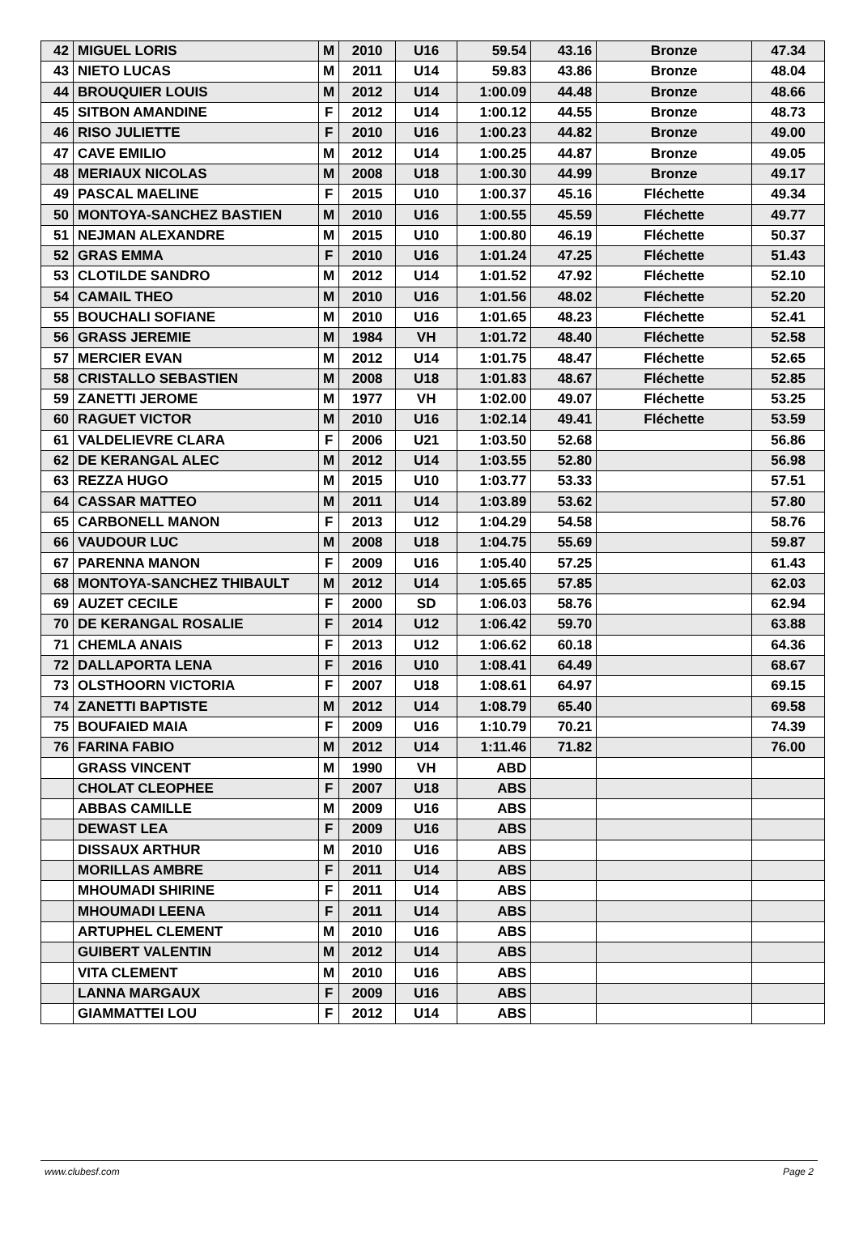| 42 | MIGUEL LORIS | M | 2010 | U16 | 59.54 | 43.16 | Bronze | 47.34 |
| 43 | NIETO LUCAS | M | 2011 | U14 | 59.83 | 43.86 | Bronze | 48.04 |
| 44 | BROUQUIER LOUIS | M | 2012 | U14 | 1:00.09 | 44.48 | Bronze | 48.66 |
| 45 | SITBON AMANDINE | F | 2012 | U14 | 1:00.12 | 44.55 | Bronze | 48.73 |
| 46 | RISO JULIETTE | F | 2010 | U16 | 1:00.23 | 44.82 | Bronze | 49.00 |
| 47 | CAVE EMILIO | M | 2012 | U14 | 1:00.25 | 44.87 | Bronze | 49.05 |
| 48 | MERIAUX NICOLAS | M | 2008 | U18 | 1:00.30 | 44.99 | Bronze | 49.17 |
| 49 | PASCAL MAELINE | F | 2015 | U10 | 1:00.37 | 45.16 | Fléchette | 49.34 |
| 50 | MONTOYA-SANCHEZ BASTIEN | M | 2010 | U16 | 1:00.55 | 45.59 | Fléchette | 49.77 |
| 51 | NEJMAN ALEXANDRE | M | 2015 | U10 | 1:00.80 | 46.19 | Fléchette | 50.37 |
| 52 | GRAS EMMA | F | 2010 | U16 | 1:01.24 | 47.25 | Fléchette | 51.43 |
| 53 | CLOTILDE SANDRO | M | 2012 | U14 | 1:01.52 | 47.92 | Fléchette | 52.10 |
| 54 | CAMAIL THEO | M | 2010 | U16 | 1:01.56 | 48.02 | Fléchette | 52.20 |
| 55 | BOUCHALI SOFIANE | M | 2010 | U16 | 1:01.65 | 48.23 | Fléchette | 52.41 |
| 56 | GRASS JEREMIE | M | 1984 | VH | 1:01.72 | 48.40 | Fléchette | 52.58 |
| 57 | MERCIER EVAN | M | 2012 | U14 | 1:01.75 | 48.47 | Fléchette | 52.65 |
| 58 | CRISTALLO SEBASTIEN | M | 2008 | U18 | 1:01.83 | 48.67 | Fléchette | 52.85 |
| 59 | ZANETTI JEROME | M | 1977 | VH | 1:02.00 | 49.07 | Fléchette | 53.25 |
| 60 | RAGUET VICTOR | M | 2010 | U16 | 1:02.14 | 49.41 | Fléchette | 53.59 |
| 61 | VALDELIEVRE CLARA | F | 2006 | U21 | 1:03.50 | 52.68 | | 56.86 |
| 62 | DE KERANGAL ALEC | M | 2012 | U14 | 1:03.55 | 52.80 | | 56.98 |
| 63 | REZZA HUGO | M | 2015 | U10 | 1:03.77 | 53.33 | | 57.51 |
| 64 | CASSAR MATTEO | M | 2011 | U14 | 1:03.89 | 53.62 | | 57.80 |
| 65 | CARBONELL MANON | F | 2013 | U12 | 1:04.29 | 54.58 | | 58.76 |
| 66 | VAUDOUR LUC | M | 2008 | U18 | 1:04.75 | 55.69 | | 59.87 |
| 67 | PARENNA MANON | F | 2009 | U16 | 1:05.40 | 57.25 | | 61.43 |
| 68 | MONTOYA-SANCHEZ THIBAULT | M | 2012 | U14 | 1:05.65 | 57.85 | | 62.03 |
| 69 | AUZET CECILE | F | 2000 | SD | 1:06.03 | 58.76 | | 62.94 |
| 70 | DE KERANGAL ROSALIE | F | 2014 | U12 | 1:06.42 | 59.70 | | 63.88 |
| 71 | CHEMLA ANAIS | F | 2013 | U12 | 1:06.62 | 60.18 | | 64.36 |
| 72 | DALLAPORTA LENA | F | 2016 | U10 | 1:08.41 | 64.49 | | 68.67 |
| 73 | OLSTHOORN VICTORIA | F | 2007 | U18 | 1:08.61 | 64.97 | | 69.15 |
| 74 | ZANETTI BAPTISTE | M | 2012 | U14 | 1:08.79 | 65.40 | | 69.58 |
| 75 | BOUFAIED MAIA | F | 2009 | U16 | 1:10.79 | 70.21 | | 74.39 |
| 76 | FARINA FABIO | M | 2012 | U14 | 1:11.46 | 71.82 | | 76.00 |
| | GRASS VINCENT | M | 1990 | VH | ABD | | | |
| | CHOLAT CLEOPHEE | F | 2007 | U18 | ABS | | | |
| | ABBAS CAMILLE | M | 2009 | U16 | ABS | | | |
| | DEWAST LEA | F | 2009 | U16 | ABS | | | |
| | DISSAUX ARTHUR | M | 2010 | U16 | ABS | | | |
| | MORILLAS AMBRE | F | 2011 | U14 | ABS | | | |
| | MHOUMADI SHIRINE | F | 2011 | U14 | ABS | | | |
| | MHOUMADI LEENA | F | 2011 | U14 | ABS | | | |
| | ARTUPHEL CLEMENT | M | 2010 | U16 | ABS | | | |
| | GUIBERT VALENTIN | M | 2012 | U14 | ABS | | | |
| | VITA CLEMENT | M | 2010 | U16 | ABS | | | |
| | LANNA MARGAUX | F | 2009 | U16 | ABS | | | |
| | GIAMMATTEI LOU | F | 2012 | U14 | ABS | | | |
www.clubesf.com Page 2